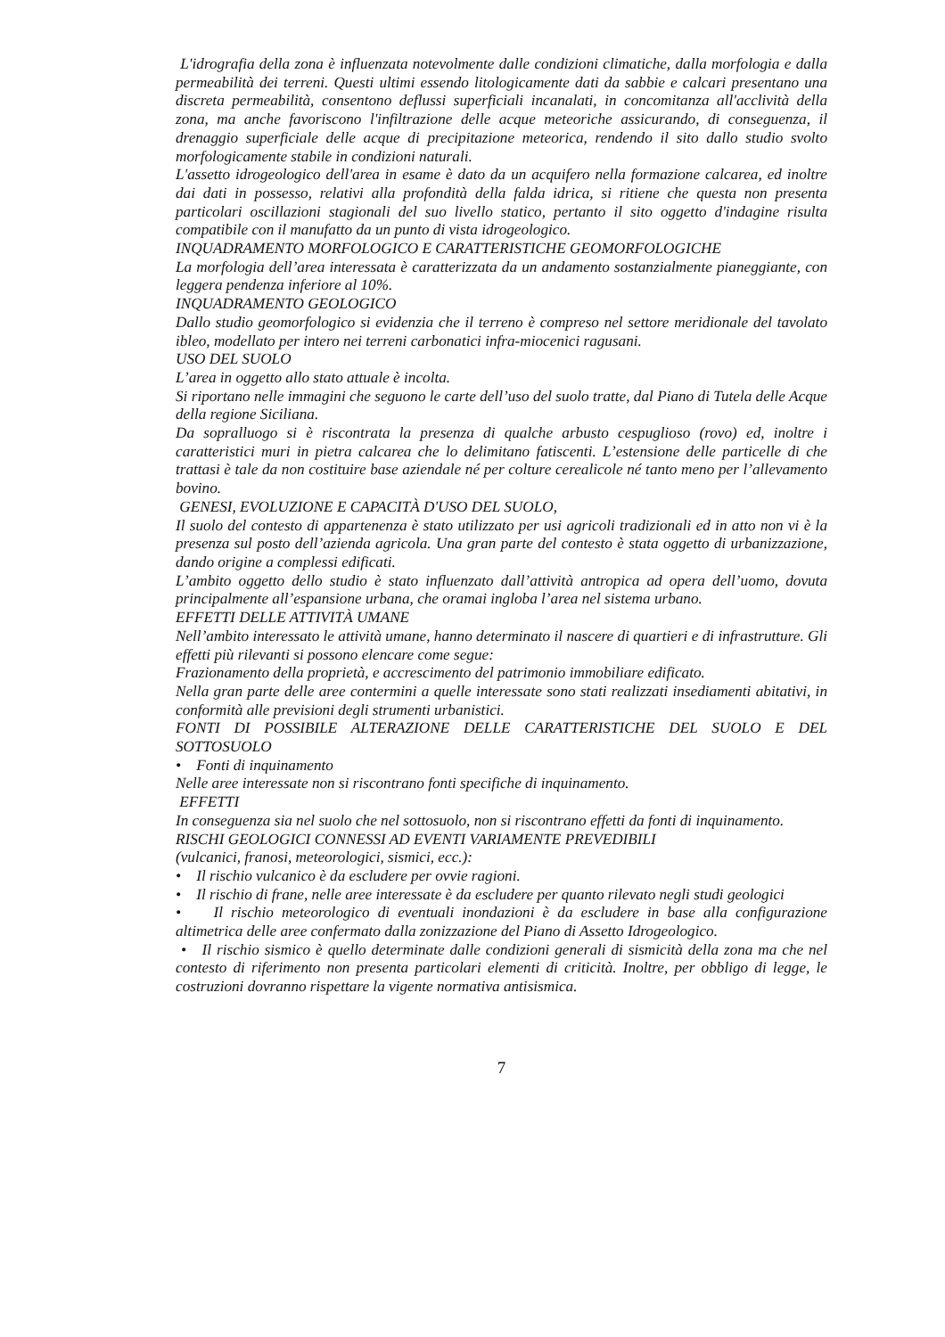L'idrografia della zona è influenzata notevolmente dalle condizioni climatiche, dalla morfologia e dalla permeabilità dei terreni. Questi ultimi essendo litologicamente dati da sabbie e calcari presentano una discreta permeabilità, consentono deflussi superficiali incanalati, in concomitanza all'acclività della zona, ma anche favoriscono l'infiltrazione delle acque meteoriche assicurando, di conseguenza, il drenaggio superficiale delle acque di precipitazione meteorica, rendendo il sito dallo studio svolto morfologicamente stabile in condizioni naturali.
L'assetto idrogeologico dell'area in esame è dato da un acquifero nella formazione calcarea, ed inoltre dai dati in possesso, relativi alla profondità della falda idrica, si ritiene che questa non presenta particolari oscillazioni stagionali del suo livello statico, pertanto il sito oggetto d'indagine risulta compatibile con il manufatto da un punto di vista idrogeologico.
INQUADRAMENTO MORFOLOGICO E CARATTERISTICHE GEOMORFOLOGICHE
La morfologia dell’area interessata è caratterizzata da un andamento sostanzialmente pianeggiante, con leggera pendenza inferiore al 10%.
INQUADRAMENTO GEOLOGICO
Dallo studio geomorfologico si evidenzia che il terreno è compreso nel settore meridionale del tavolato ibleo, modellato per intero nei terreni carbonatici infra-miocenici ragusani.
USO DEL SUOLO
L’area in oggetto allo stato attuale è incolta.
Si riportano nelle immagini che seguono le carte dell’uso del suolo tratte, dal Piano di Tutela delle Acque della regione Siciliana.
Da sopralluogo si è riscontrata la presenza di qualche arbusto cespuglioso (rovo) ed, inoltre i caratteristici muri in pietra calcarea che lo delimitano fatiscenti. L’estensione delle particelle di che trattasi è tale da non costituire base aziendale né per colture cerealicole né tanto meno per l’allevamento bovino.
GENESI, EVOLUZIONE E CAPACITÀ D'USO DEL SUOLO,
Il suolo del contesto di appartenenza è stato utilizzato per usi agricoli tradizionali ed in atto non vi è la presenza sul posto dell’azienda agricola. Una gran parte del contesto è stata oggetto di urbanizzazione, dando origine a complessi edificati.
L’ambito oggetto dello studio è stato influenzato dall’attività antropica ad opera dell’uomo, dovuta principalmente all’espansione urbana, che oramai ingloba l’area nel sistema urbano.
EFFETTI DELLE ATTIVITÀ UMANE
Nell’ambito interessato le attività umane, hanno determinato il nascere di quartieri e di infrastrutture. Gli effetti più rilevanti si possono elencare come segue:
Frazionamento della proprietà, e accrescimento del patrimonio immobiliare edificato.
Nella gran parte delle aree contermini a quelle interessate sono stati realizzati insediamenti abitativi, in conformità alle previsioni degli strumenti urbanistici.
FONTI DI POSSIBILE ALTERAZIONE DELLE CARATTERISTICHE DEL SUOLO E DEL SOTTOSUOLO
• Fonti di inquinamento
Nelle aree interessate non si riscontrano fonti specifiche di inquinamento.
EFFETTI
In conseguenza sia nel suolo che nel sottosuolo, non si riscontrano effetti da fonti di inquinamento.
RISCHI GEOLOGICI CONNESSI AD EVENTI VARIAMENTE PREVEDIBILI
(vulcanici, franosi, meteorologici, sismici, ecc.):
• Il rischio vulcanico è da escludere per ovvie ragioni.
• Il rischio di frane, nelle aree interessate è da escludere per quanto rilevato negli studi geologici
• Il rischio meteorologico di eventuali inondazioni è da escludere in base alla configurazione altimetrica delle aree confermato dalla zonizzazione del Piano di Assetto Idrogeologico.
• Il rischio sismico è quello determinate dalle condizioni generali di sismicità della zona ma che nel contesto di riferimento non presenta particolari elementi di criticità. Inoltre, per obbligo di legge, le costruzioni dovranno rispettare la vigente normativa antisismica.
7